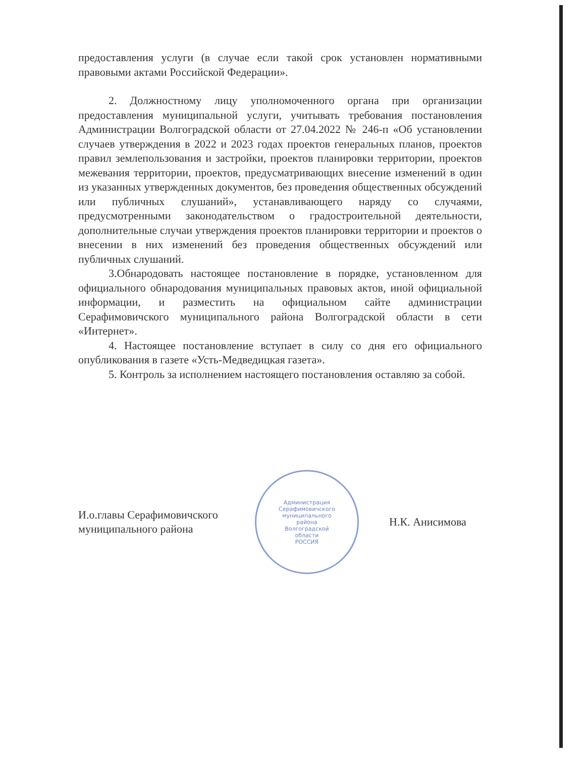предоставления услуги (в случае если такой срок установлен нормативными правовыми актами Российской Федерации».
2. Должностному лицу уполномоченного органа при организации предоставления муниципальной услуги, учитывать требования постановления Администрации Волгоградской области от 27.04.2022 № 246-п «Об установлении случаев утверждения в 2022 и 2023 годах проектов генеральных планов, проектов правил землепользования и застройки, проектов планировки территории, проектов межевания территории, проектов, предусматривающих внесение изменений в один из указанных утвержденных документов, без проведения общественных обсуждений или публичных слушаний», устанавливающего наряду со случаями, предусмотренными законодательством о градостроительной деятельности, дополнительные случаи утверждения проектов планировки территории и проектов о внесении в них изменений без проведения общественных обсуждений или публичных слушаний.
3.Обнародовать настоящее постановление в порядке, установленном для официального обнародования муниципальных правовых актов, иной официальной информации, и разместить на официальном сайте администрации Серафимовичского муниципального района Волгоградской области в сети «Интернет».
4. Настоящее постановление вступает в силу со дня его официального опубликования в газете «Усть-Медведицкая газета».
5. Контроль за исполнением настоящего постановления оставляю за собой.
И.о.главы Серафимовичского
муниципального района
Администрация
Серафимовичского
муниципального
района
Волгоградской
области
РОССИЯ
Н.К. Анисимова